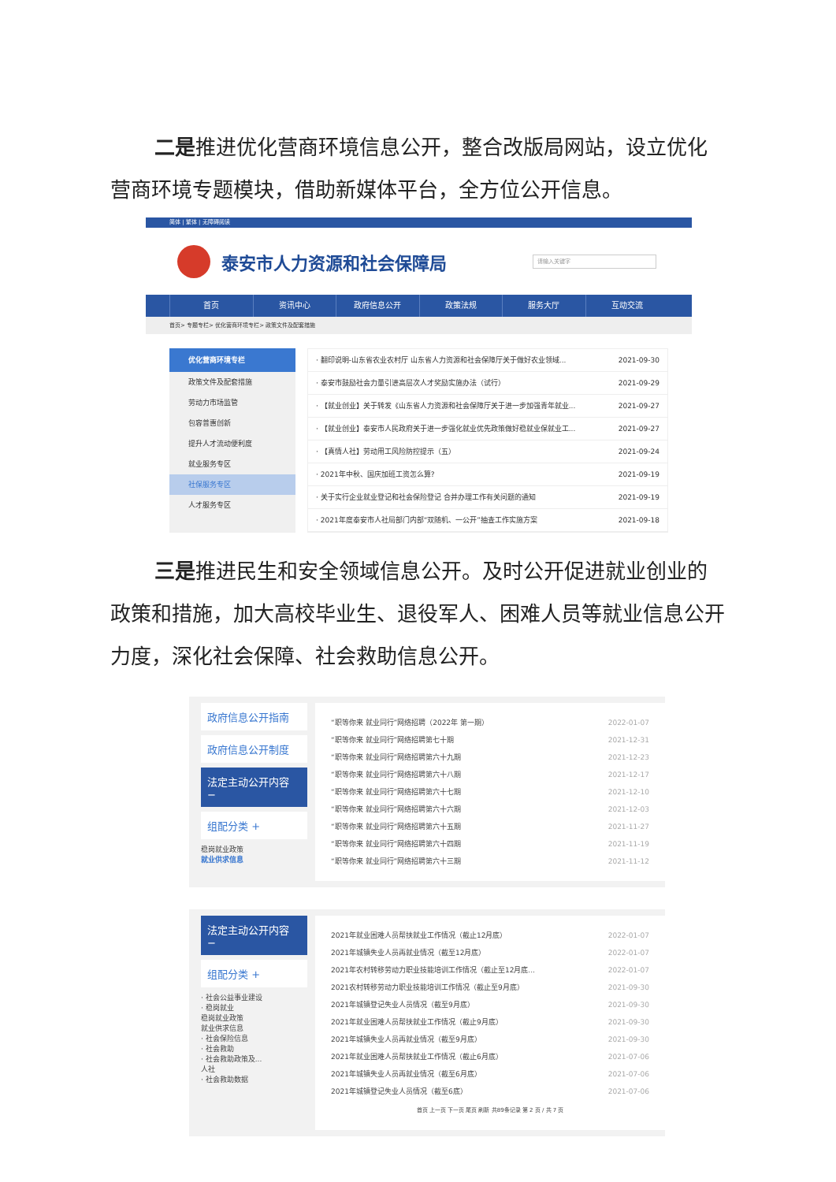二是推进优化营商环境信息公开，整合改版局网站，设立优化营商环境专题模块，借助新媒体平台，全方位公开信息。
简体 | 繁体 | 无障碍阅读
泰安市人力资源和社会保障局
请输入关键字
首页 资讯中心 政府信息公开 政策法规 服务大厅 互动交流
首页> 专题专栏> 优化营商环境专栏> 政策文件及配套措施
优化营商环境专栏
政策文件及配套措施
劳动力市场监管
包容普惠创新
提升人才流动便利度
就业服务专区
社保服务专区
人才服务专区
· 翻印说明-山东省农业农村厅 山东省人力资源和社会保障厅关于做好农业领域... 2021-09-30
· 泰安市鼓励社会力量引进高层次人才奖励实施办法（试行） 2021-09-29
· 【就业创业】关于转发《山东省人力资源和社会保障厅关于进一步加强青年就业... 2021-09-27
· 【就业创业】泰安市人民政府关于进一步强化就业优先政策做好稳就业保就业工... 2021-09-27
· 【真情人社】劳动用工风险防控提示（五） 2021-09-24
· 2021年中秋、国庆加班工资怎么算? 2021-09-19
· 关于实行企业就业登记和社会保险登记 合并办理工作有关问题的通知 2021-09-19
· 2021年度泰安市人社局部门内部“双随机、一公开”抽查工作实施方案 2021-09-18
三是推进民生和安全领域信息公开。及时公开促进就业创业的政策和措施，加大高校毕业生、退役军人、困难人员等就业信息公开力度，深化社会保障、社会救助信息公开。
政府信息公开指南
政府信息公开制度
法定主动公开内容 −
组配分类 +
稳岗就业政策
就业供求信息
“职等你来 就业同行”网络招聘（2022年 第一期） 2022-01-07
“职等你来 就业同行”网络招聘第七十期 2021-12-31
“职等你来 就业同行”网络招聘第六十九期 2021-12-23
“职等你来 就业同行”网络招聘第六十八期 2021-12-17
“职等你来 就业同行”网络招聘第六十七期 2021-12-10
“职等你来 就业同行”网络招聘第六十六期 2021-12-03
“职等你来 就业同行”网络招聘第六十五期 2021-11-27
“职等你来 就业同行”网络招聘第六十四期 2021-11-19
“职等你来 就业同行”网络招聘第六十三期 2021-11-12
法定主动公开内容 −
组配分类 +
· 社会公益事业建设
· 稳岗就业
稳岗就业政策
就业供求信息
· 社会保险信息
· 社会救助
· 社会救助政策及...
人社
· 社会救助数据
2021年就业困难人员帮扶就业工作情况（截止12月底） 2022-01-07
2021年城镇失业人员再就业情况（截至12月底） 2022-01-07
2021年农村转移劳动力职业技能培训工作情况（截止至12月底... 2022-01-07
2021农村转移劳动力职业技能培训工作情况（截止至9月底） 2021-09-30
2021年城镇登记失业人员情况（截至9月底） 2021-09-30
2021年就业困难人员帮扶就业工作情况（截止9月底） 2021-09-30
2021年城镇失业人员再就业情况（截至9月底） 2021-09-30
2021年就业困难人员帮扶就业工作情况（截止6月底） 2021-07-06
2021年城镇失业人员再就业情况（截至6月底） 2021-07-06
2021年城镇登记失业人员情况（截至6底） 2021-07-06
首页 上一页 下一页 尾页 刷新 共89条记录 第 2 页 / 共 7 页